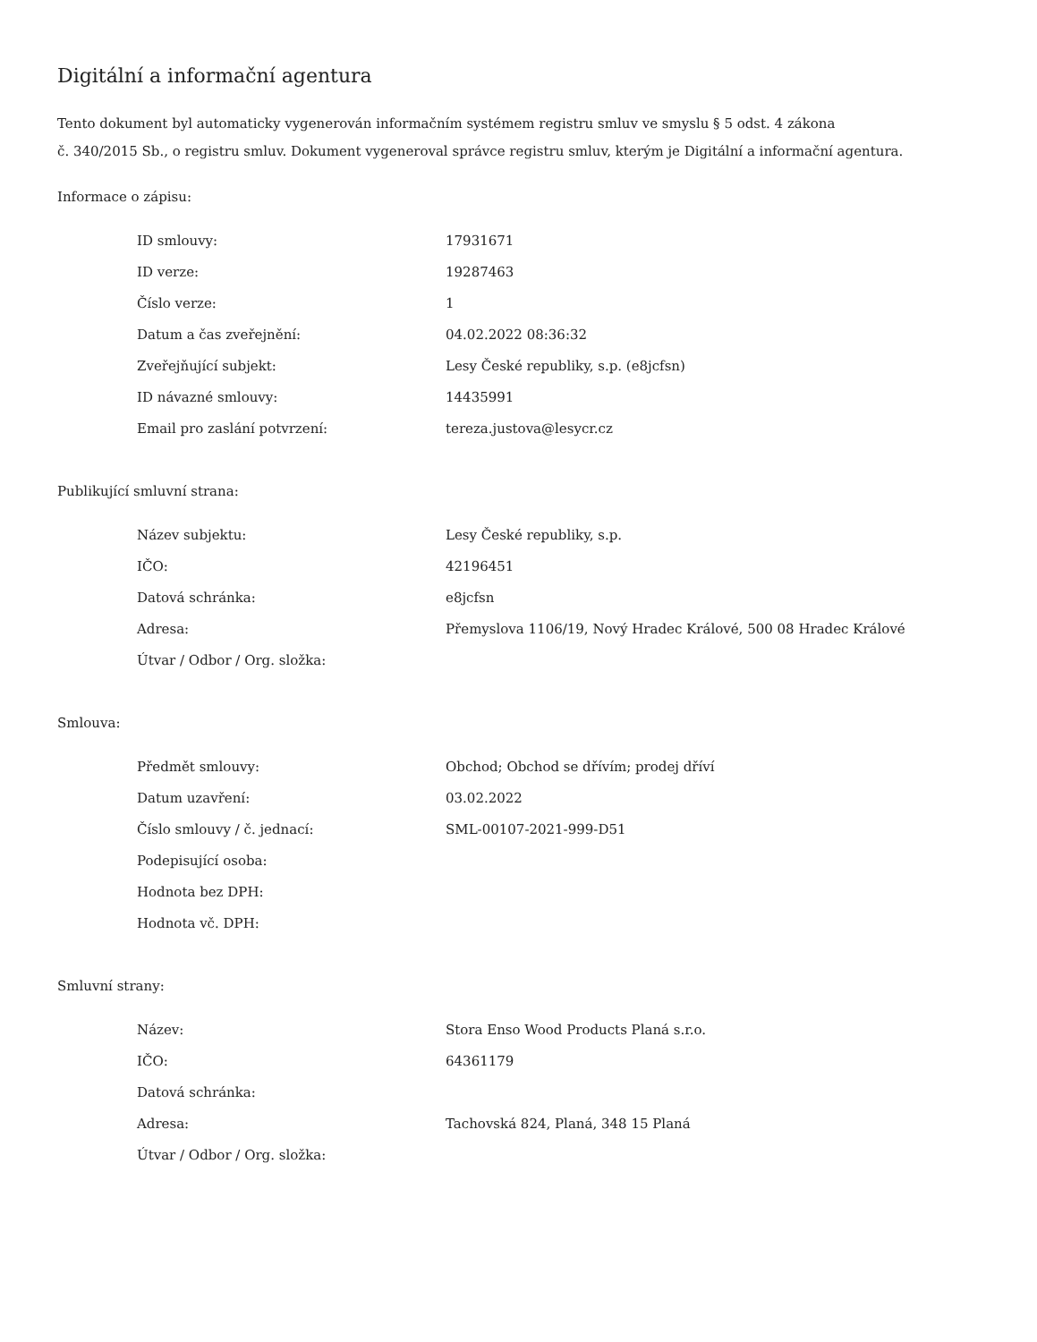Digitální a informační agentura
Tento dokument byl automaticky vygenerován informačním systémem registru smluv ve smyslu § 5 odst. 4 zákona
č. 340/2015 Sb., o registru smluv. Dokument vygeneroval správce registru smluv, kterým je Digitální a informační agentura.
Informace o zápisu:
| ID smlouvy: | 17931671 |
| ID verze: | 19287463 |
| Číslo verze: | 1 |
| Datum a čas zveřejnění: | 04.02.2022 08:36:32 |
| Zveřejňující subjekt: | Lesy České republiky, s.p. (e8jcfsn) |
| ID návazné smlouvy: | 14435991 |
| Email pro zaslání potvrzení: | tereza.justova@lesycr.cz |
Publikující smluvní strana:
| Název subjektu: | Lesy České republiky, s.p. |
| IČO: | 42196451 |
| Datová schránka: | e8jcfsn |
| Adresa: | Přemyslova 1106/19, Nový Hradec Králové, 500 08 Hradec Králové |
| Útvar / Odbor / Org. složka: | |
Smlouva:
| Předmět smlouvy: | Obchod; Obchod se dřívím; prodej dříví |
| Datum uzavření: | 03.02.2022 |
| Číslo smlouvy / č. jednací: | SML-00107-2021-999-D51 |
| Podepisující osoba: | |
| Hodnota bez DPH: | |
| Hodnota vč. DPH: | |
Smluvní strany:
| Název: | Stora Enso Wood Products Planá s.r.o. |
| IČO: | 64361179 |
| Datová schránka: | |
| Adresa: | Tachovská 824, Planá, 348 15 Planá |
| Útvar / Odbor / Org. složka: | |